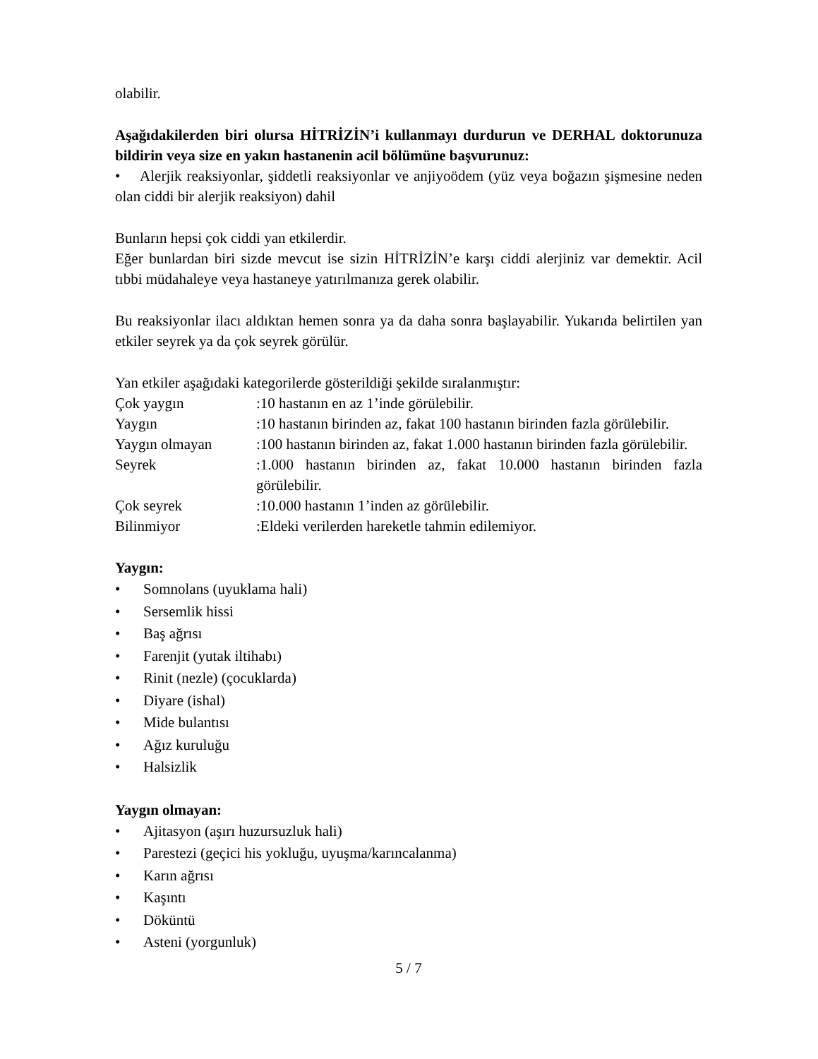olabilir.
Aşağıdakilerden biri olursa HİTRİZİN’i kullanmayı durdurun ve DERHAL doktorunuza bildirin veya size en yakın hastanenin acil bölümüne başvurunuz:
• Alerjik reaksiyonlar, şiddetli reaksiyonlar ve anjiyoödem (yüz veya boğazın şişmesine neden olan ciddi bir alerjik reaksiyon) dahil
Bunların hepsi çok ciddi yan etkilerdir.
Eğer bunlardan biri sizde mevcut ise sizin HİTRİZİN’e karşı ciddi alerjiniz var demektir. Acil tıbbi müdahaleye veya hastaneye yatırılmanıza gerek olabilir.
Bu reaksiyonlar ilacı aldıktan hemen sonra ya da daha sonra başlayabilir. Yukarıda belirtilen yan etkiler seyrek ya da çok seyrek görülür.
Yan etkiler aşağıdaki kategorilerde gösterildiği şekilde sıralanmıştır:
| Çok yaygın | :10 hastanın en az 1’inde görülebilir. |
| Yaygın | :10 hastanın birinden az, fakat 100 hastanın birinden fazla görülebilir. |
| Yaygın olmayan | :100 hastanın birinden az, fakat 1.000 hastanın birinden fazla görülebilir. |
| Seyrek | :1.000 hastanın birinden az, fakat 10.000 hastanın birinden fazla görülebilir. |
| Çok seyrek | :10.000 hastanın 1’inden az görülebilir. |
| Bilinmiyor | :Eldeki verilerden hareketle tahmin edilemiyor. |
Yaygın:
• Somnolans (uyuklama hali)
• Sersemlik hissi
• Baş ağrısı
• Farenjit (yutak iltihabı)
• Rinit (nezle) (çocuklarda)
• Diyare (ishal)
• Mide bulantısı
• Ağız kuruluğu
• Halsizlik
Yaygın olmayan:
• Ajitasyon (aşırı huzursuzluk hali)
• Parestezi (geçici his yokluğu, uyuşma/karıncalanma)
• Karın ağrısı
• Kaşıntı
• Döküntü
• Asteni (yorgunluk)
5 / 7